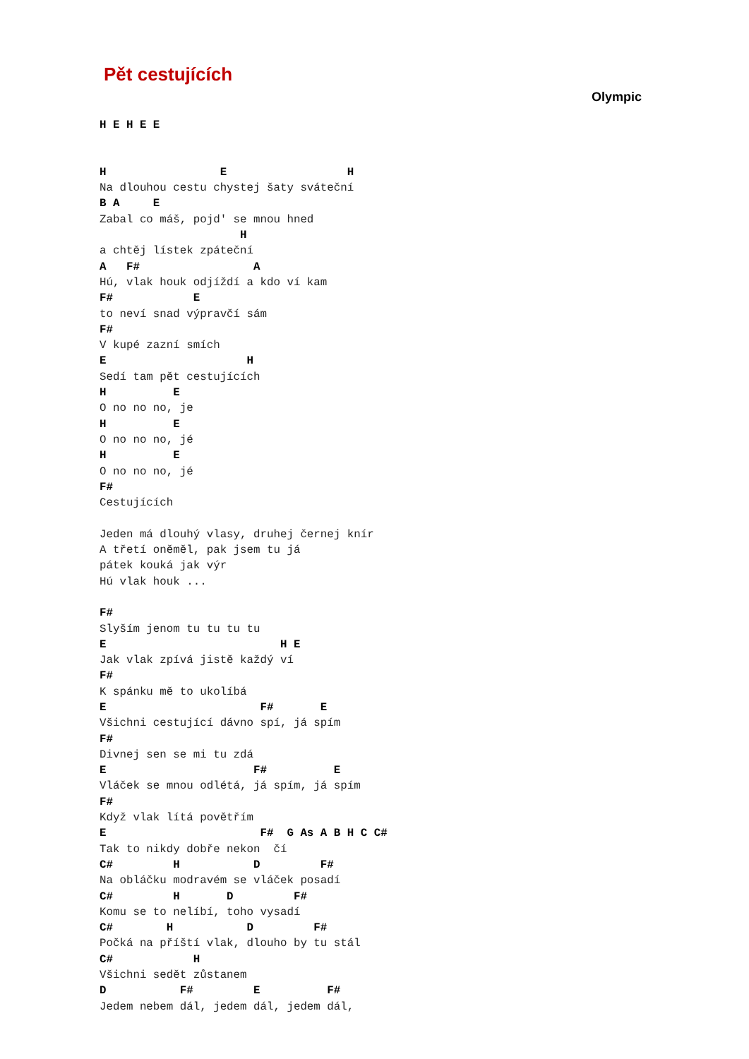Pět cestujících
Olympic
H E H E E


H                 E                  H
Na dlouhou cestu chystej šaty sváteční
B A     E
Zabal co máš, pojd' se mnou hned
                     H
a chtěj lístek zpáteční
A   F#                 A
Hú, vlak houk odjíždí a kdo ví kam
F#            E
to neví snad výpravčí sám
F#
V kupé zazní smích
E                     H
Sedí tam pět cestujících
H          E
O no no no, je
H          E
O no no no, jé
H          E
O no no no, jé
F#
Cestujících

Jeden má dlouhý vlasy, druhej černej knír
A třetí oněměl, pak jsem tu já
pátek kouká jak výr
Hú vlak houk ...

F#
Slyším jenom tu tu tu tu
E                          H E
Jak vlak zpívá jistě každý ví
F#
K spánku mě to ukolíbá
E                       F#       E
Všichni cestující dávno spí, já spím
F#
Divnej sen se mi tu zdá
E                      F#          E
Vláček se mnou odlétá, já spím, já spím
F#
Když vlak lítá povětřím
E                       F#  G As A B H C C#
Tak to nikdy dobře nekon  čí
C#         H           D         F#
Na obláčku modravém se vláček posadí
C#         H       D         F#
Komu se to nelíbí, toho vysadí
C#        H           D         F#
Počká na příští vlak, dlouho by tu stál
C#            H
Všichni sedět zůstanem
D           F#         E          F#
Jedem nebem dál, jedem dál, jedem dál,